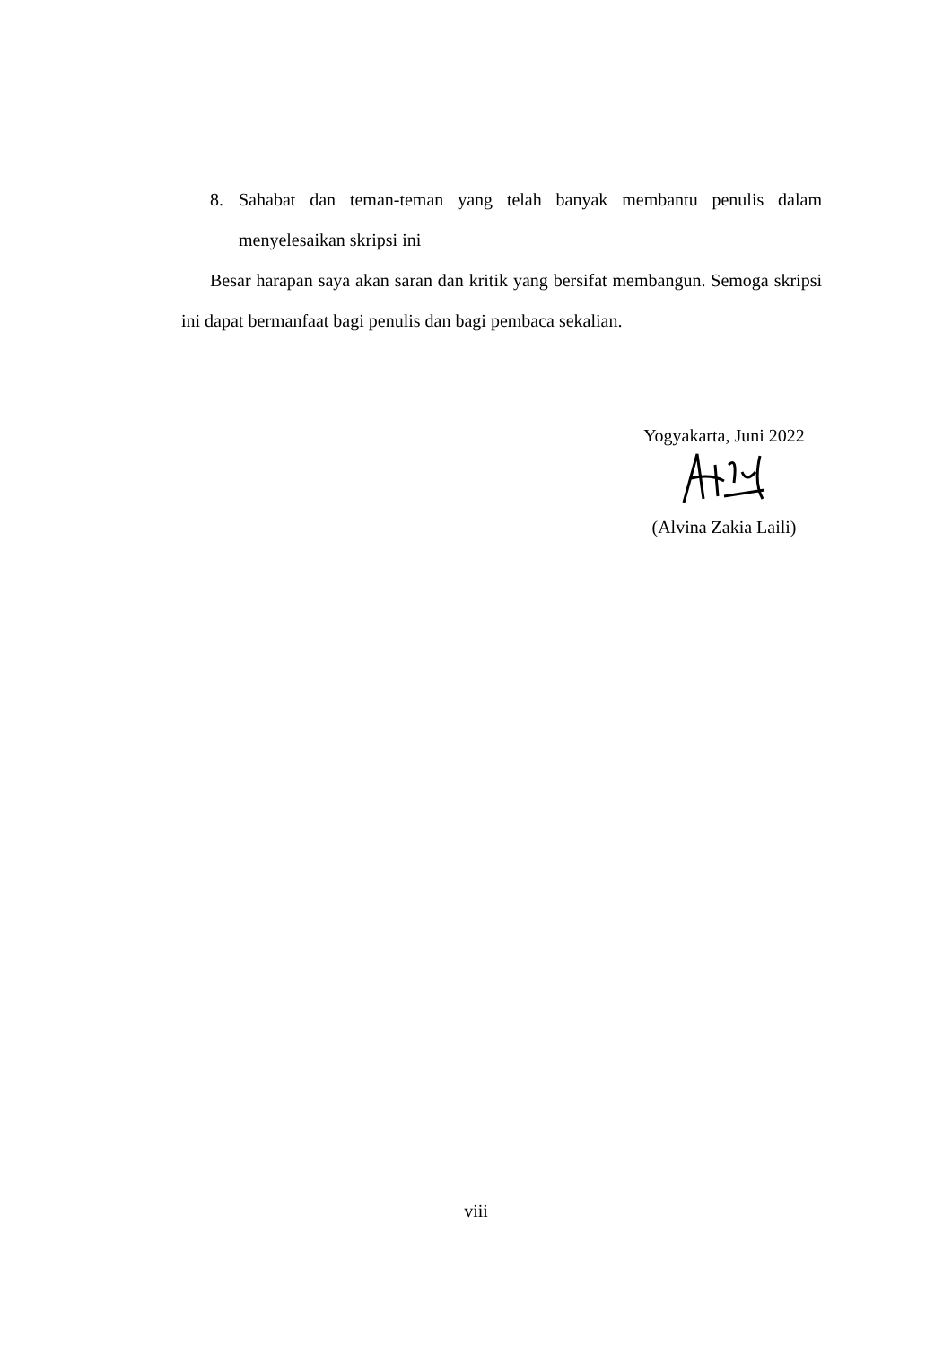8. Sahabat dan teman-teman yang telah banyak membantu penulis dalam menyelesaikan skripsi ini
Besar harapan saya akan saran dan kritik yang bersifat membangun. Semoga skripsi ini dapat bermanfaat bagi penulis dan bagi pembaca sekalian.
Yogyakarta, Juni 2022
(Alvina Zakia Laili)
viii